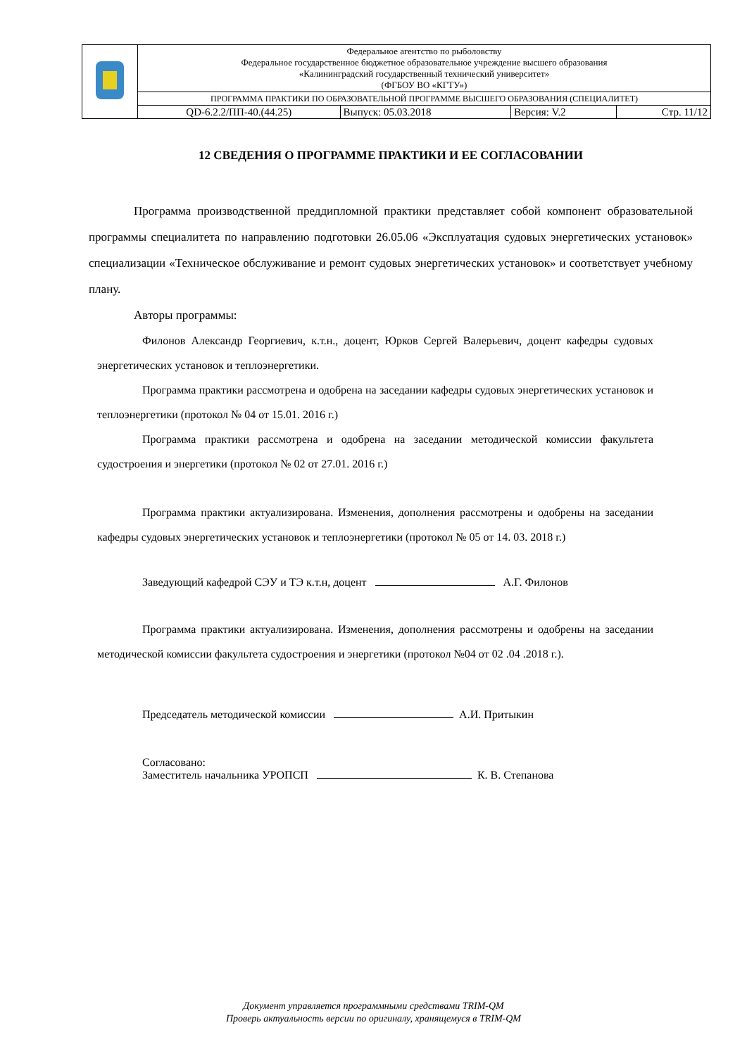| | Федеральное агентство по рыболовству Федеральное государственное бюджетное образовательное учреждение высшего образования «Калининградский государственный технический университет» (ФГБОУ ВО «КГТУ») | | | |
| | ПРОГРАММА ПРАКТИКИ ПО ОБРАЗОВАТЕЛЬНОЙ ПРОГРАММЕ ВЫСШЕГО ОБРАЗОВАНИЯ (СПЕЦИАЛИТЕТ) | | | |
| | QD-6.2.2/ПП-40.(44.25) | Выпуск: 05.03.2018 | Версия: V.2 | Стр. 11/12 |
12 СВЕДЕНИЯ О ПРОГРАММЕ ПРАКТИКИ И ЕЕ СОГЛАСОВАНИИ
Программа производственной преддипломной практики представляет собой компонент образовательной программы специалитета по направлению подготовки 26.05.06 «Эксплуатация судовых энергетических установок» специализации «Техническое обслуживание и ремонт судовых энергетических установок» и соответствует учебному плану.
Авторы программы:
Филонов Александр Георгиевич, к.т.н., доцент, Юрков Сергей Валерьевич, доцент кафедры судовых энергетических установок и теплоэнергетики.
Программа практики рассмотрена и одобрена на заседании кафедры судовых энергетических установок и теплоэнергетики (протокол № 04 от 15.01. 2016 г.)
Программа практики рассмотрена и одобрена на заседании методической комиссии факультета судостроения и энергетики (протокол № 02 от 27.01. 2016 г.)
Программа практики актуализирована. Изменения, дополнения рассмотрены и одобрены на заседании кафедры судовых энергетических установок и теплоэнергетики (протокол № 05 от 14. 03. 2018 г.)
Заведующий кафедрой СЭУ и ТЭ к.т.н, доцент А.Г. Филонов
Программа практики актуализирована. Изменения, дополнения рассмотрены и одобрены на заседании методической комиссии факультета судостроения и энергетики (протокол №04 от 02 .04 .2018 г.).
Председатель методической комиссии А.И. Притыкин
Согласовано:
Заместитель начальника УРОПСП К. В. Степанова
Документ управляется программными средствами TRIM-QM
Проверь актуальность версии по оригиналу, хранящемуся в TRIM-QM